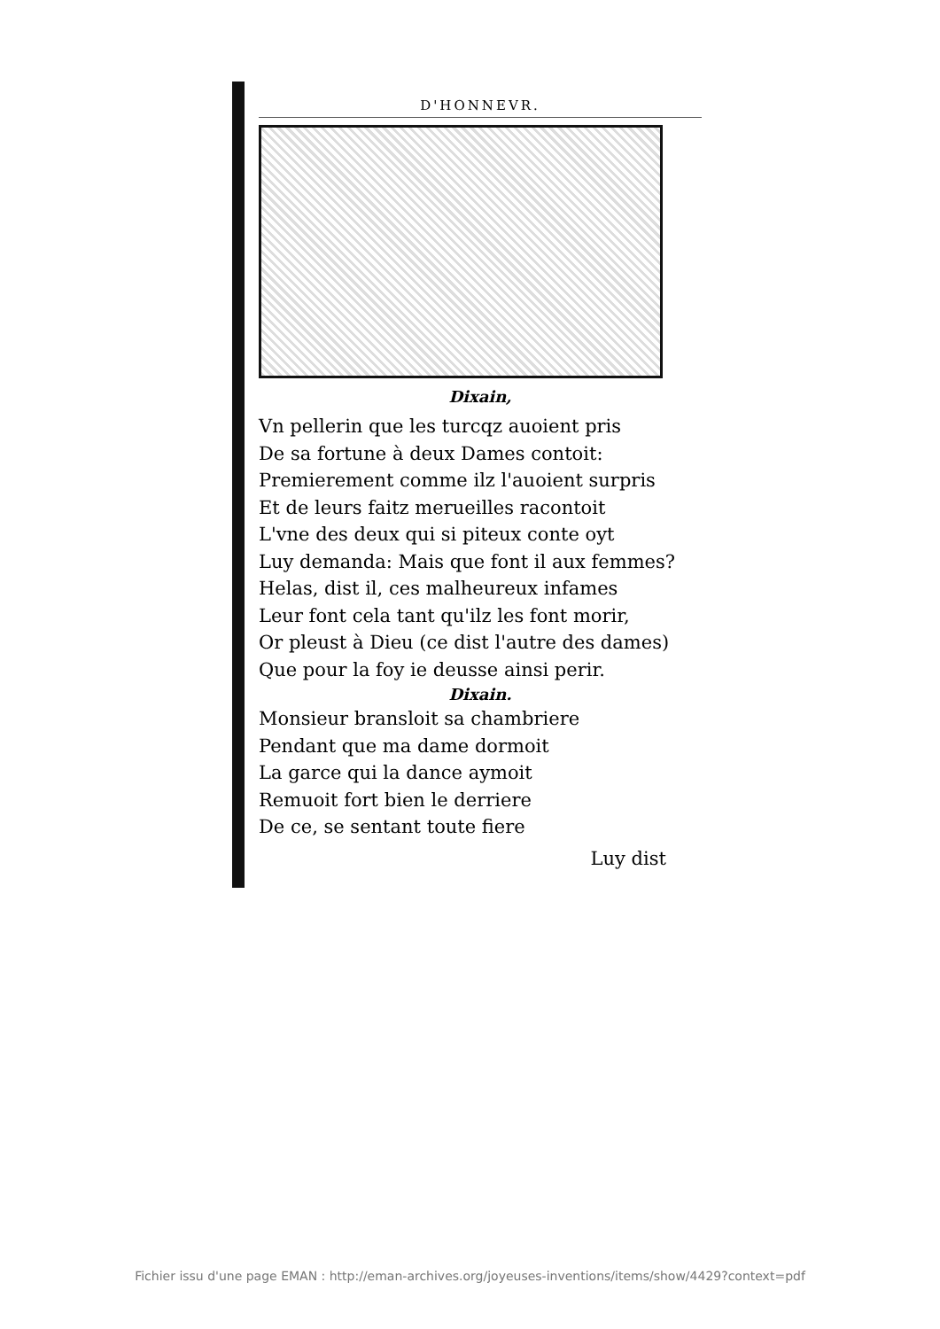D'HONNEVR.
Dixain,
Vn pellerin que les turcqz auoient pris
De sa fortune à deux Dames contoit:
Premierement comme ilz l'auoient surpris
Et de leurs faitz merueilles racontoit
L'vne des deux qui si piteux conte oyt
Luy demanda: Mais que font il aux femmes?
Helas, dist il, ces malheureux infames
Leur font cela tant qu'ilz les font morir,
Or pleust à Dieu (ce dist l'autre des dames)
Que pour la foy ie deusse ainsi perir.
Dixain.
Monsieur bransloit sa chambriere
Pendant que ma dame dormoit
La garce qui la dance aymoit
Remuoit fort bien le derriere
De ce, se sentant toute fiere
Luy dist
Fichier issu d'une page EMAN : http://eman-archives.org/joyeuses-inventions/items/show/4429?context=pdf